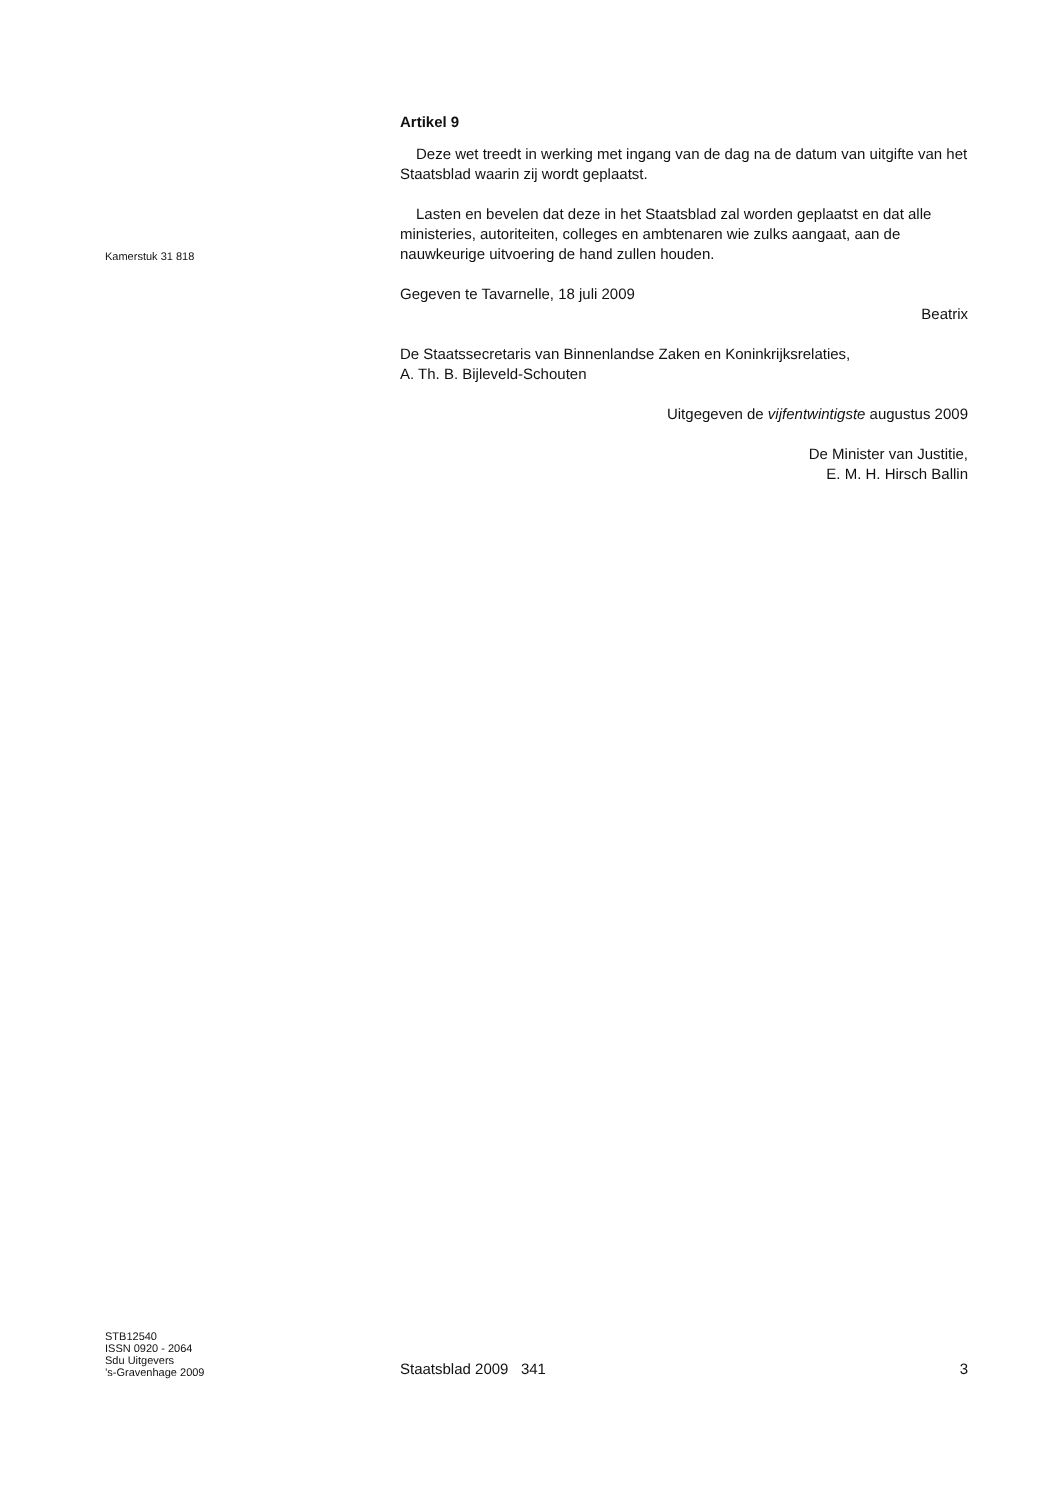Artikel 9
Deze wet treedt in werking met ingang van de dag na de datum van uitgifte van het Staatsblad waarin zij wordt geplaatst.
Lasten en bevelen dat deze in het Staatsblad zal worden geplaatst en dat alle ministeries, autoriteiten, colleges en ambtenaren wie zulks aangaat, aan de nauwkeurige uitvoering de hand zullen houden.
Gegeven te Tavarnelle, 18 juli 2009
Beatrix
De Staatssecretaris van Binnenlandse Zaken en Koninkrijksrelaties,
A. Th. B. Bijleveld-Schouten
Uitgegeven de vijfentwintigste augustus 2009
De Minister van Justitie,
E. M. H. Hirsch Ballin
Kamerstuk 31 818
STB12540
ISSN 0920 - 2064
Sdu Uitgevers
’s-Gravenhage 2009
Staatsblad 2009 341 3